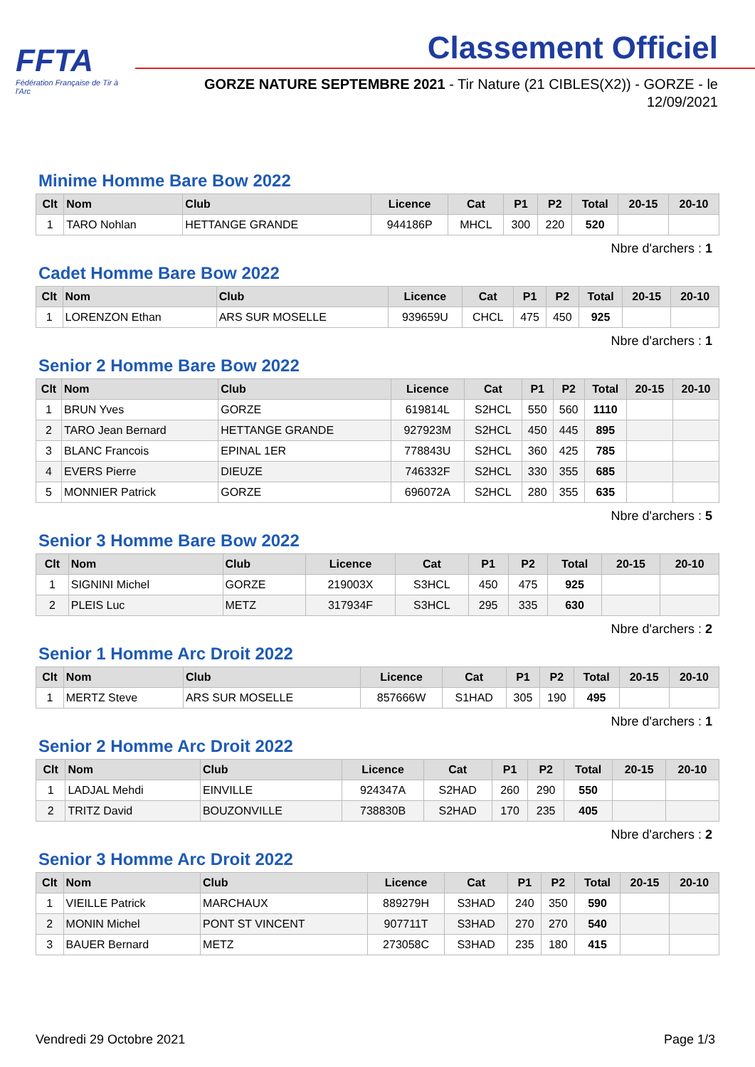FFTA
Fédération Française de Tir à l'Arc
Classement Officiel
GORZE NATURE SEPTEMBRE 2021 - Tir Nature (21 CIBLES(X2)) - GORZE - le 12/09/2021
Minime Homme Bare Bow 2022
| Clt | Nom | Club | Licence | Cat | P1 | P2 | Total | 20-15 | 20-10 |
| --- | --- | --- | --- | --- | --- | --- | --- | --- | --- |
| 1 | TARO Nohlan | HETTANGE GRANDE | 944186P | MHCL | 300 | 220 | 520 | | |
Nbre d'archers : 1
Cadet Homme Bare Bow 2022
| Clt | Nom | Club | Licence | Cat | P1 | P2 | Total | 20-15 | 20-10 |
| --- | --- | --- | --- | --- | --- | --- | --- | --- | --- |
| 1 | LORENZON Ethan | ARS SUR MOSELLE | 939659U | CHCL | 475 | 450 | 925 | | |
Nbre d'archers : 1
Senior 2 Homme Bare Bow 2022
| Clt | Nom | Club | Licence | Cat | P1 | P2 | Total | 20-15 | 20-10 |
| --- | --- | --- | --- | --- | --- | --- | --- | --- | --- |
| 1 | BRUN Yves | GORZE | 619814L | S2HCL | 550 | 560 | 1110 | | |
| 2 | TARO Jean Bernard | HETTANGE GRANDE | 927923M | S2HCL | 450 | 445 | 895 | | |
| 3 | BLANC Francois | EPINAL 1ER | 778843U | S2HCL | 360 | 425 | 785 | | |
| 4 | EVERS Pierre | DIEUZE | 746332F | S2HCL | 330 | 355 | 685 | | |
| 5 | MONNIER Patrick | GORZE | 696072A | S2HCL | 280 | 355 | 635 | | |
Nbre d'archers : 5
Senior 3 Homme Bare Bow 2022
| Clt | Nom | Club | Licence | Cat | P1 | P2 | Total | 20-15 | 20-10 |
| --- | --- | --- | --- | --- | --- | --- | --- | --- | --- |
| 1 | SIGNINI Michel | GORZE | 219003X | S3HCL | 450 | 475 | 925 | | |
| 2 | PLEIS Luc | METZ | 317934F | S3HCL | 295 | 335 | 630 | | |
Nbre d'archers : 2
Senior 1 Homme Arc Droit 2022
| Clt | Nom | Club | Licence | Cat | P1 | P2 | Total | 20-15 | 20-10 |
| --- | --- | --- | --- | --- | --- | --- | --- | --- | --- |
| 1 | MERTZ Steve | ARS SUR MOSELLE | 857666W | S1HAD | 305 | 190 | 495 | | |
Nbre d'archers : 1
Senior 2 Homme Arc Droit 2022
| Clt | Nom | Club | Licence | Cat | P1 | P2 | Total | 20-15 | 20-10 |
| --- | --- | --- | --- | --- | --- | --- | --- | --- | --- |
| 1 | LADJAL Mehdi | EINVILLE | 924347A | S2HAD | 260 | 290 | 550 | | |
| 2 | TRITZ David | BOUZONVILLE | 738830B | S2HAD | 170 | 235 | 405 | | |
Nbre d'archers : 2
Senior 3 Homme Arc Droit 2022
| Clt | Nom | Club | Licence | Cat | P1 | P2 | Total | 20-15 | 20-10 |
| --- | --- | --- | --- | --- | --- | --- | --- | --- | --- |
| 1 | VIEILLE Patrick | MARCHAUX | 889279H | S3HAD | 240 | 350 | 590 | | |
| 2 | MONIN Michel | PONT ST VINCENT | 907711T | S3HAD | 270 | 270 | 540 | | |
| 3 | BAUER Bernard | METZ | 273058C | S3HAD | 235 | 180 | 415 | | |
Vendredi 29 Octobre 2021 Page 1/3